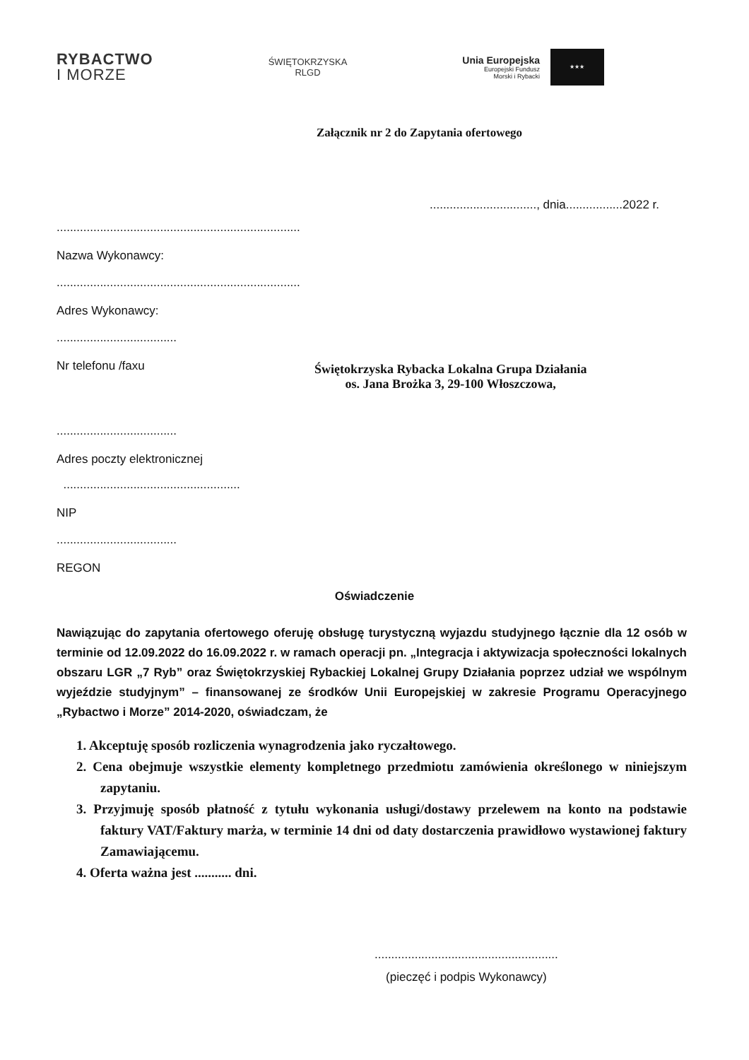RYBACTWO
I MORZE
ŚWIĘTOKRZYSKA
RLGD
Unia Europejska
Europejski Fundusz
Morski i Rybacki
★★★
Załącznik nr 2 do Zapytania ofertowego
................................, dnia.................2022 r.
.........................................................................
Nazwa Wykonawcy:
.........................................................................
Adres Wykonawcy:
....................................
Nr telefonu /faxu
Świętokrzyska Rybacka Lokalna Grupa Działania
os. Jana Brożka 3, 29-100 Włoszczowa,
....................................
Adres poczty elektronicznej
.....................................................
NIP
....................................
REGON
Oświadczenie
Nawiązując do zapytania ofertowego oferuję obsługę turystyczną wyjazdu studyjnego łącznie dla 12 osób w terminie od 12.09.2022 do 16.09.2022 r. w ramach operacji pn. „Integracja i aktywizacja społeczności lokalnych obszaru LGR „7 Ryb” oraz Świętokrzyskiej Rybackiej Lokalnej Grupy Działania poprzez udział we wspólnym wyjeździe studyjnym” – finansowanej ze środków Unii Europejskiej w zakresie Programu Operacyjnego „Rybactwo i Morze” 2014-2020, oświadczam, że
1. Akceptuję sposób rozliczenia wynagrodzenia jako ryczałtowego.
2. Cena obejmuje wszystkie elementy kompletnego przedmiotu zamówienia określonego w niniejszym zapytaniu.
3. Przyjmuję sposób płatność z tytułu wykonania usługi/dostawy przelewem na konto na podstawie faktury VAT/Faktury marża, w terminie 14 dni od daty dostarczenia prawidłowo wystawionej faktury Zamawiającemu.
4. Oferta ważna jest ........... dni.
.......................................................
(pieczęć i podpis Wykonawcy)